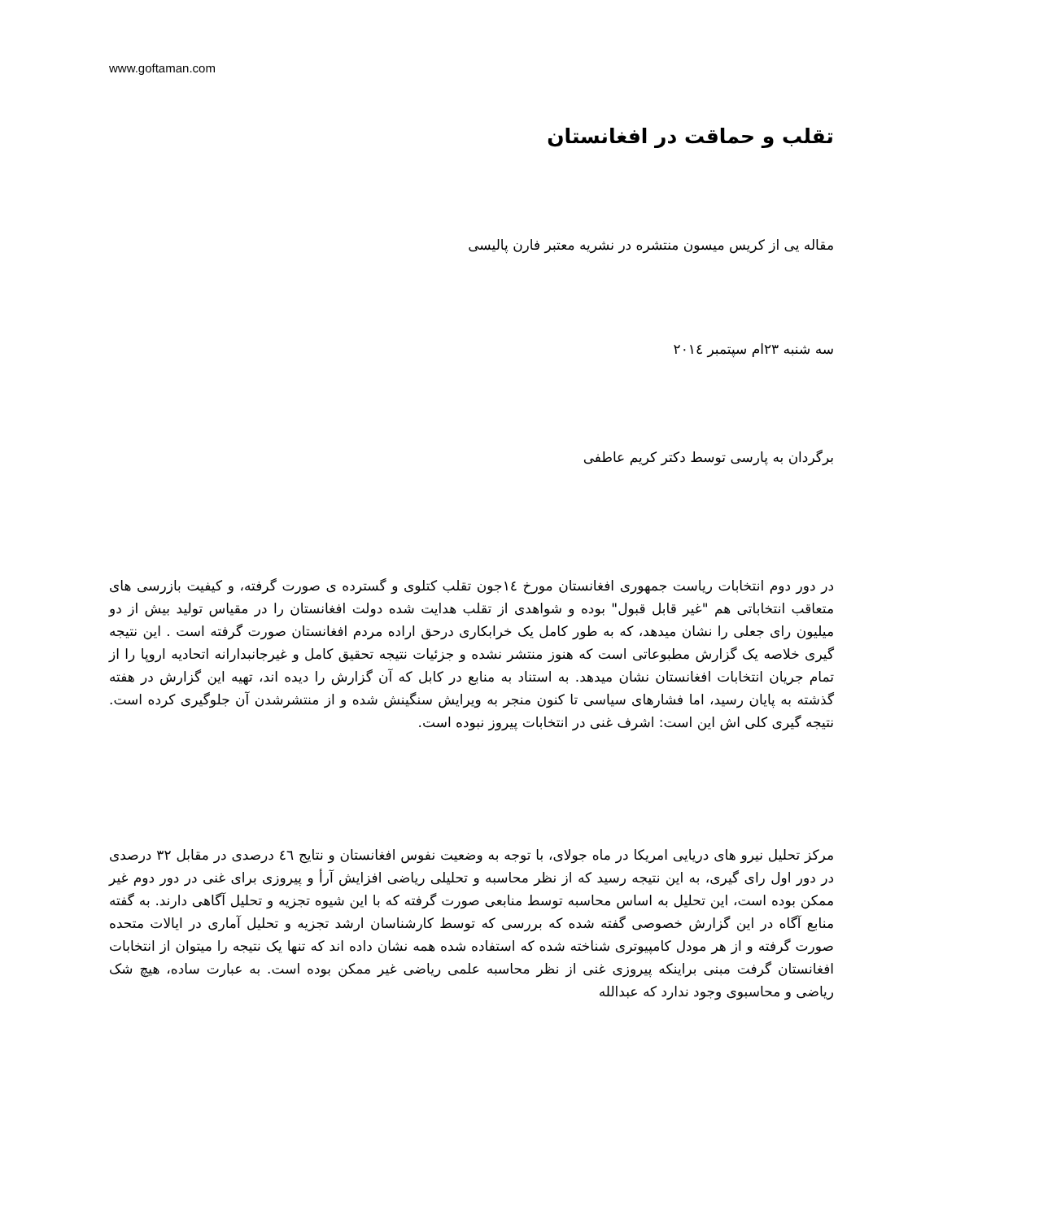www.goftaman.com
تقلب و حماقت در افغانستان
مقاله یی از کریس میسون منتشره در نشریه معتبر فارن پالیسی
سه شنبه ۲۳ام سپتمبر ۲۰۱٤
برگردان به پارسی توسط دکتر کریم عاطفی
در دور دوم انتخابات ریاست جمهوری افغانستان مورخ ۱٤جون تقلب کتلوی و گسترده ی صورت گرفته، و کیفیت بازرسی های متعاقب انتخاباتی هم "غیر قابل قبول" بوده و شواهدی از تقلب هدایت شده دولت افغانستان را در مقیاس تولید بیش از دو میلیون رای جعلی را نشان میدهد، که به طور کامل یک خرابکاری درحق اراده مردم افغانستان صورت گرفته است . این نتیجه گیری خلاصه یک گزارش مطبوعاتی است که هنوز منتشر نشده و جزئیات نتیجه تحقیق کامل و غیرجانبدارانه اتحادیه اروپا را از تمام جریان انتخابات افغانستان نشان میدهد. به استناد به منابع در کابل که آن گزارش را دیده اند، تهیه این گزارش در هفته گذشته به پایان رسید، اما فشارهای سیاسی تا کنون منجر به ویرایش سنگینش شده و از منتشرشدن آن جلوگیری کرده است. نتیجه گیری کلی اش این است: اشرف غنی در انتخابات پیروز نبوده است.
مرکز تحلیل نیرو های دریایی امریکا در ماه جولای، با توجه به وضعیت نفوس افغانستان و نتایج ٤٦ درصدی در مقابل ۳۲ درصدی در دور اول رای گیری، به این نتیجه رسید که از نظر محاسبه و تحلیلی ریاضی افزایش آرأ و پیروزی برای غنی در دور دوم غیر ممکن بوده است، این تحلیل به اساس محاسبه توسط منابعی صورت گرفته که با این شیوه تجزیه و تحلیل آگاهی دارند. به گفته منابع آگاه در این گزارش خصوصی گفته شده که بررسی که توسط کارشناسان ارشد تجزیه و تحلیل آماری در ایالات متحده صورت گرفته و از هر مودل کامپیوتری شناخته شده که استفاده شده همه نشان داده اند که تنها یک نتیجه را میتوان از انتخابات افغانستان گرفت مبنی براینکه پیروزی غنی از نظر محاسبه علمی ریاضی غیر ممکن بوده است. به عبارت ساده، هیچ شک ریاضی و محاسبوی وجود ندارد که عبدالله